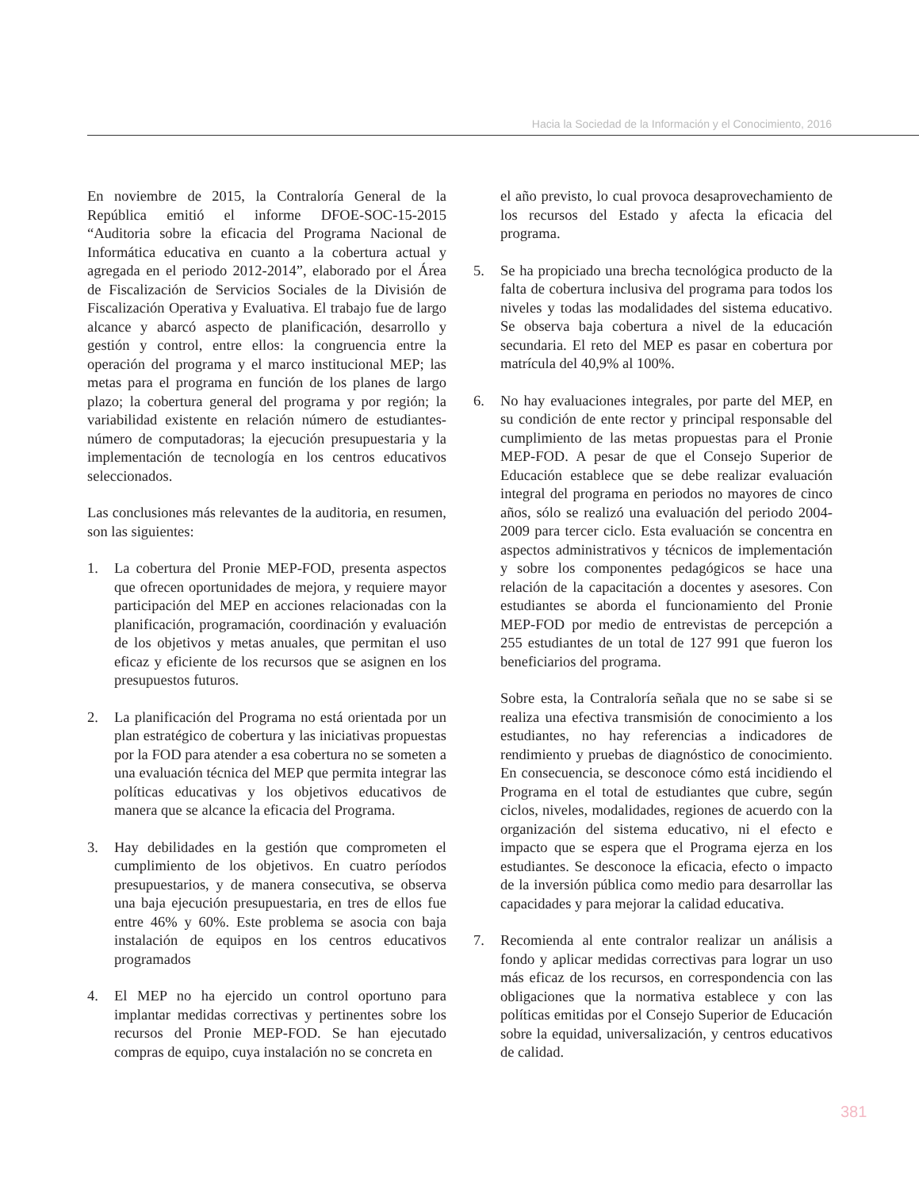Hacia la Sociedad de la Información y el Conocimiento, 2016
En noviembre de 2015, la Contraloría General de la República emitió el informe DFOE-SOC-15-2015 “Auditoria sobre la eficacia del Programa Nacional de Informática educativa en cuanto a la cobertura actual y agregada en el periodo 2012-2014”, elaborado por el Área de Fiscalización de Servicios Sociales de la División de Fiscalización Operativa y Evaluativa. El trabajo fue de largo alcance y abarcó aspecto de planificación, desarrollo y gestión y control, entre ellos: la congruencia entre la operación del programa y el marco institucional MEP; las metas para el programa en función de los planes de largo plazo; la cobertura general del programa y por región; la variabilidad existente en relación número de estudiantes-número de computadoras; la ejecución presupuestaria y la implementación de tecnología en los centros educativos seleccionados.
Las conclusiones más relevantes de la auditoria, en resumen, son las siguientes:
1. La cobertura del Pronie MEP-FOD, presenta aspectos que ofrecen oportunidades de mejora, y requiere mayor participación del MEP en acciones relacionadas con la planificación, programación, coordinación y evaluación de los objetivos y metas anuales, que permitan el uso eficaz y eficiente de los recursos que se asignen en los presupuestos futuros.
2. La planificación del Programa no está orientada por un plan estratégico de cobertura y las iniciativas propuestas por la FOD para atender a esa cobertura no se someten a una evaluación técnica del MEP que permita integrar las políticas educativas y los objetivos educativos de manera que se alcance la eficacia del Programa.
3. Hay debilidades en la gestión que comprometen el cumplimiento de los objetivos. En cuatro períodos presupuestarios, y de manera consecutiva, se observa una baja ejecución presupuestaria, en tres de ellos fue entre 46% y 60%. Este problema se asocia con baja instalación de equipos en los centros educativos programados
4. El MEP no ha ejercido un control oportuno para implantar medidas correctivas y pertinentes sobre los recursos del Pronie MEP-FOD. Se han ejecutado compras de equipo, cuya instalación no se concreta en
el año previsto, lo cual provoca desaprovechamiento de los recursos del Estado y afecta la eficacia del programa.
5. Se ha propiciado una brecha tecnológica producto de la falta de cobertura inclusiva del programa para todos los niveles y todas las modalidades del sistema educativo. Se observa baja cobertura a nivel de la educación secundaria. El reto del MEP es pasar en cobertura por matrícula del 40,9% al 100%.
6. No hay evaluaciones integrales, por parte del MEP, en su condición de ente rector y principal responsable del cumplimiento de las metas propuestas para el Pronie MEP-FOD. A pesar de que el Consejo Superior de Educación establece que se debe realizar evaluación integral del programa en periodos no mayores de cinco años, sólo se realizó una evaluación del periodo 2004-2009 para tercer ciclo. Esta evaluación se concentra en aspectos administrativos y técnicos de implementación y sobre los componentes pedagógicos se hace una relación de la capacitación a docentes y asesores. Con estudiantes se aborda el funcionamiento del Pronie MEP-FOD por medio de entrevistas de percepción a 255 estudiantes de un total de 127 991 que fueron los beneficiarios del programa.
Sobre esta, la Contraloría señala que no se sabe si se realiza una efectiva transmisión de conocimiento a los estudiantes, no hay referencias a indicadores de rendimiento y pruebas de diagnóstico de conocimiento. En consecuencia, se desconoce cómo está incidiendo el Programa en el total de estudiantes que cubre, según ciclos, niveles, modalidades, regiones de acuerdo con la organización del sistema educativo, ni el efecto e impacto que se espera que el Programa ejerza en los estudiantes. Se desconoce la eficacia, efecto o impacto de la inversión pública como medio para desarrollar las capacidades y para mejorar la calidad educativa.
7. Recomienda al ente contralor realizar un análisis a fondo y aplicar medidas correctivas para lograr un uso más eficaz de los recursos, en correspondencia con las obligaciones que la normativa establece y con las políticas emitidas por el Consejo Superior de Educación sobre la equidad, universalización, y centros educativos de calidad.
381